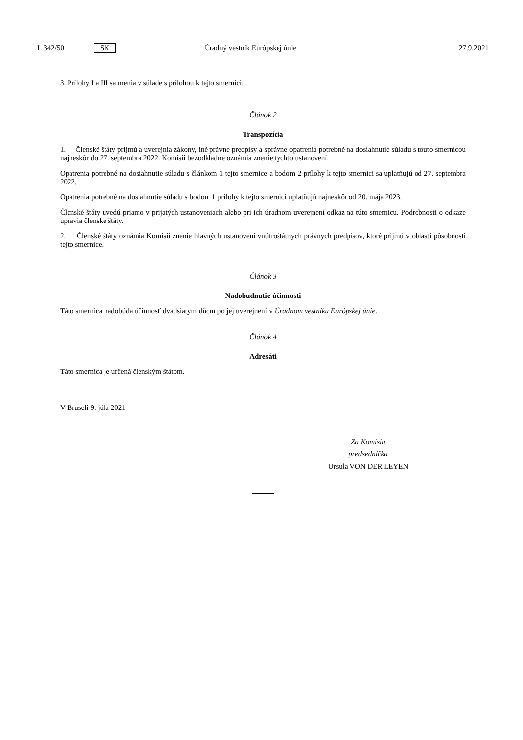L 342/50 SK Úradný vestník Európskej únie 27.9.2021
3. Prílohy I a III sa menia v súlade s prílohou k tejto smernici.
Článok 2
Transpozícia
1. Členské štáty prijmú a uverejnia zákony, iné právne predpisy a správne opatrenia potrebné na dosiahnutie súladu s touto smernicou najneskôr do 27. septembra 2022. Komisii bezodkladne oznámia znenie týchto ustanovení.
Opatrenia potrebné na dosiahnutie súladu s článkom 1 tejto smernice a bodom 2 prílohy k tejto smernici sa uplatňujú od 27. septembra 2022.
Opatrenia potrebné na dosiahnutie súladu s bodom 1 prílohy k tejto smernici uplatňujú najneskôr od 20. mája 2023.
Členské štáty uvedú priamo v prijatých ustanoveniach alebo pri ich úradnom uverejnení odkaz na túto smernicu. Podrobnosti o odkaze upravia členské štáty.
2. Členské štáty oznámia Komisii znenie hlavných ustanovení vnútroštátnych právnych predpisov, ktoré prijmú v oblasti pôsobnosti tejto smernice.
Článok 3
Nadobudnutie účinnosti
Táto smernica nadobúda účinnosť dvadsiatym dňom po jej uverejnení v Úradnom vestníku Európskej únie.
Článok 4
Adresáti
Táto smernica je určená členským štátom.
V Bruseli 9. júla 2021
Za Komisiu
predsedníčka
Ursula VON DER LEYEN